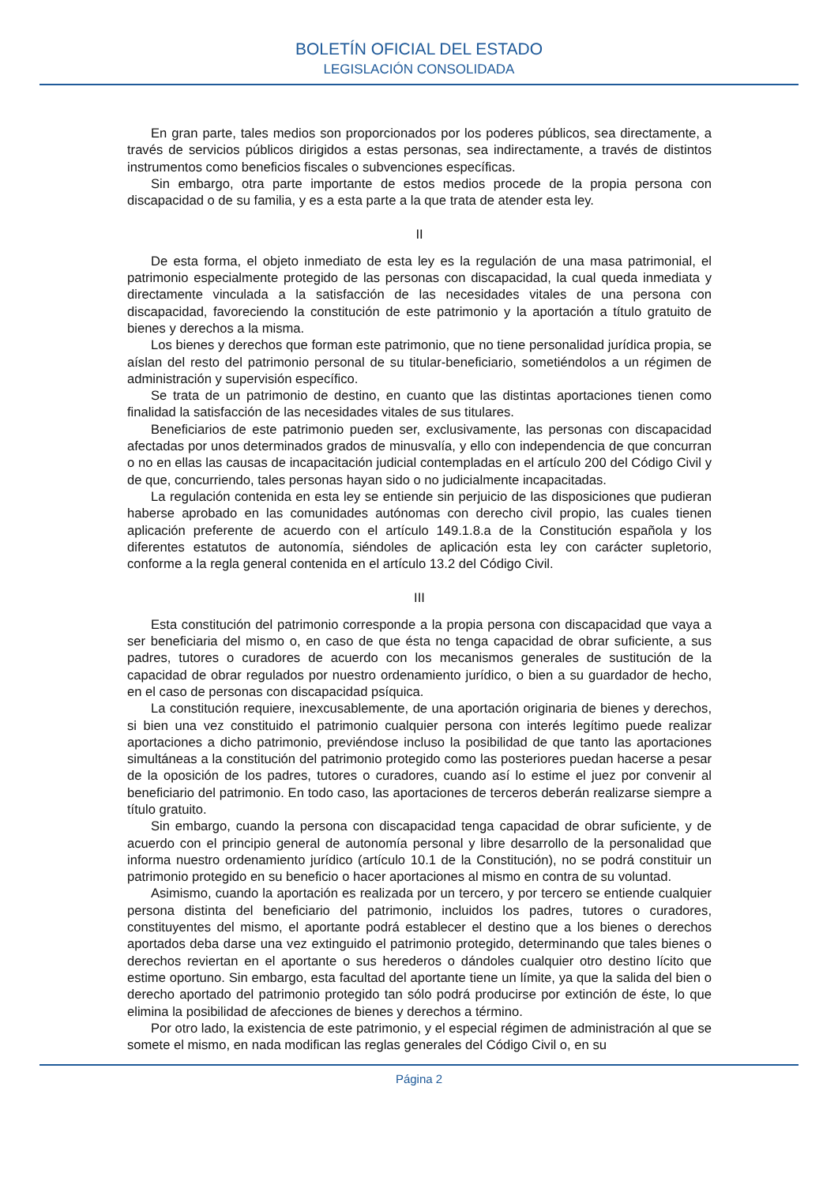BOLETÍN OFICIAL DEL ESTADO
LEGISLACIÓN CONSOLIDADA
En gran parte, tales medios son proporcionados por los poderes públicos, sea directamente, a través de servicios públicos dirigidos a estas personas, sea indirectamente, a través de distintos instrumentos como beneficios fiscales o subvenciones específicas.
Sin embargo, otra parte importante de estos medios procede de la propia persona con discapacidad o de su familia, y es a esta parte a la que trata de atender esta ley.
II
De esta forma, el objeto inmediato de esta ley es la regulación de una masa patrimonial, el patrimonio especialmente protegido de las personas con discapacidad, la cual queda inmediata y directamente vinculada a la satisfacción de las necesidades vitales de una persona con discapacidad, favoreciendo la constitución de este patrimonio y la aportación a título gratuito de bienes y derechos a la misma.
Los bienes y derechos que forman este patrimonio, que no tiene personalidad jurídica propia, se aíslan del resto del patrimonio personal de su titular-beneficiario, sometiéndolos a un régimen de administración y supervisión específico.
Se trata de un patrimonio de destino, en cuanto que las distintas aportaciones tienen como finalidad la satisfacción de las necesidades vitales de sus titulares.
Beneficiarios de este patrimonio pueden ser, exclusivamente, las personas con discapacidad afectadas por unos determinados grados de minusvalía, y ello con independencia de que concurran o no en ellas las causas de incapacitación judicial contempladas en el artículo 200 del Código Civil y de que, concurriendo, tales personas hayan sido o no judicialmente incapacitadas.
La regulación contenida en esta ley se entiende sin perjuicio de las disposiciones que pudieran haberse aprobado en las comunidades autónomas con derecho civil propio, las cuales tienen aplicación preferente de acuerdo con el artículo 149.1.8.a de la Constitución española y los diferentes estatutos de autonomía, siéndoles de aplicación esta ley con carácter supletorio, conforme a la regla general contenida en el artículo 13.2 del Código Civil.
III
Esta constitución del patrimonio corresponde a la propia persona con discapacidad que vaya a ser beneficiaria del mismo o, en caso de que ésta no tenga capacidad de obrar suficiente, a sus padres, tutores o curadores de acuerdo con los mecanismos generales de sustitución de la capacidad de obrar regulados por nuestro ordenamiento jurídico, o bien a su guardador de hecho, en el caso de personas con discapacidad psíquica.
La constitución requiere, inexcusablemente, de una aportación originaria de bienes y derechos, si bien una vez constituido el patrimonio cualquier persona con interés legítimo puede realizar aportaciones a dicho patrimonio, previéndose incluso la posibilidad de que tanto las aportaciones simultáneas a la constitución del patrimonio protegido como las posteriores puedan hacerse a pesar de la oposición de los padres, tutores o curadores, cuando así lo estime el juez por convenir al beneficiario del patrimonio. En todo caso, las aportaciones de terceros deberán realizarse siempre a título gratuito.
Sin embargo, cuando la persona con discapacidad tenga capacidad de obrar suficiente, y de acuerdo con el principio general de autonomía personal y libre desarrollo de la personalidad que informa nuestro ordenamiento jurídico (artículo 10.1 de la Constitución), no se podrá constituir un patrimonio protegido en su beneficio o hacer aportaciones al mismo en contra de su voluntad.
Asimismo, cuando la aportación es realizada por un tercero, y por tercero se entiende cualquier persona distinta del beneficiario del patrimonio, incluidos los padres, tutores o curadores, constituyentes del mismo, el aportante podrá establecer el destino que a los bienes o derechos aportados deba darse una vez extinguido el patrimonio protegido, determinando que tales bienes o derechos reviertan en el aportante o sus herederos o dándoles cualquier otro destino lícito que estime oportuno. Sin embargo, esta facultad del aportante tiene un límite, ya que la salida del bien o derecho aportado del patrimonio protegido tan sólo podrá producirse por extinción de éste, lo que elimina la posibilidad de afecciones de bienes y derechos a término.
Por otro lado, la existencia de este patrimonio, y el especial régimen de administración al que se somete el mismo, en nada modifican las reglas generales del Código Civil o, en su
Página 2